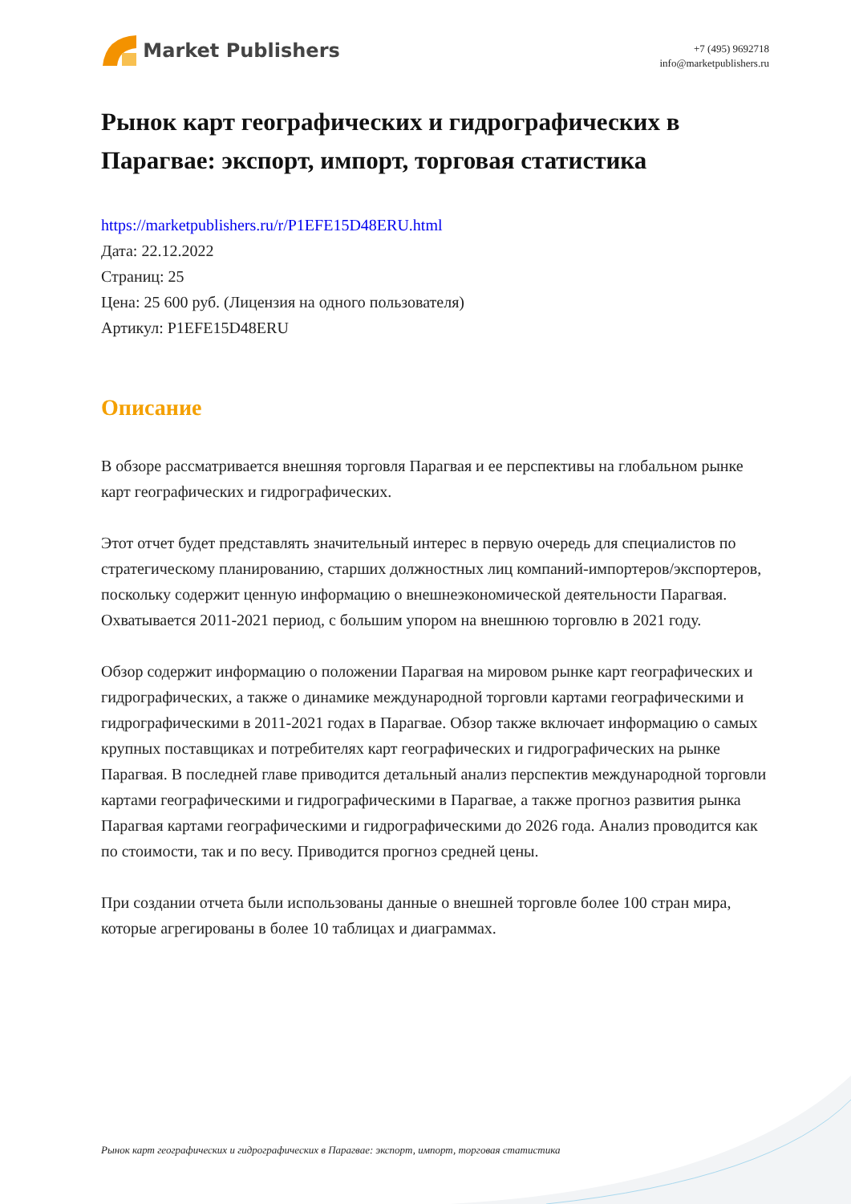Market Publishers
+7 (495) 9692718
info@marketpublishers.ru
Рынок карт географических и гидрографических в Парагвае: экспорт, импорт, торговая статистика
https://marketpublishers.ru/r/P1EFE15D48ERU.html
Дата: 22.12.2022
Страниц: 25
Цена: 25 600 руб. (Лицензия на одного пользователя)
Артикул: P1EFE15D48ERU
Описание
В обзоре рассматривается внешняя торговля Парагвая и ее перспективы на глобальном рынке карт географических и гидрографических.
Этот отчет будет представлять значительный интерес в первую очередь для специалистов по стратегическому планированию, старших должностных лиц компаний-импортеров/экспортеров, поскольку содержит ценную информацию о внешнеэкономической деятельности Парагвая. Охватывается 2011-2021 период, с большим упором на внешнюю торговлю в 2021 году.
Обзор содержит информацию о положении Парагвая на мировом рынке карт географических и гидрографических, а также о динамике международной торговли картами географическими и гидрографическими в 2011-2021 годах в Парагвае. Обзор также включает информацию о самых крупных поставщиках и потребителях карт географических и гидрографических на рынке Парагвая. В последней главе приводится детальный анализ перспектив международной торговли картами географическими и гидрографическими в Парагвае, а также прогноз развития рынка Парагвая картами географическими и гидрографическими до 2026 года. Анализ проводится как по стоимости, так и по весу. Приводится прогноз средней цены.
При создании отчета были использованы данные о внешней торговле более 100 стран мира, которые агрегированы в более 10 таблицах и диаграммах.
Рынок карт географических и гидрографических в Парагвае: экспорт, импорт, торговая статистика